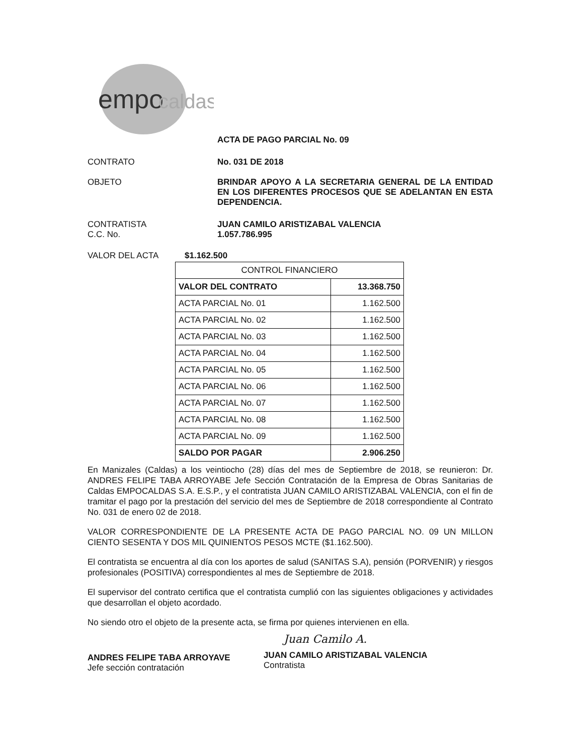empo
caldas
ACTA DE PAGO PARCIAL No. 09
CONTRATO No. 031 DE 2018
OBJETO BRINDAR APOYO A LA SECRETARIA GENERAL DE LA ENTIDAD EN LOS DIFERENTES PROCESOS QUE SE ADELANTAN EN ESTA DEPENDENCIA.
CONTRATISTA
C.C. No.
JUAN CAMILO ARISTIZABAL VALENCIA
1.057.786.995
VALOR DEL ACTA $1.162.500
| CONTROL FINANCIERO | |
| VALOR DEL CONTRATO | 13.368.750 |
| ACTA PARCIAL No. 01 | 1.162.500 |
| ACTA PARCIAL No. 02 | 1.162.500 |
| ACTA PARCIAL No. 03 | 1.162.500 |
| ACTA PARCIAL No. 04 | 1.162.500 |
| ACTA PARCIAL No. 05 | 1.162.500 |
| ACTA PARCIAL No. 06 | 1.162.500 |
| ACTA PARCIAL No. 07 | 1.162.500 |
| ACTA PARCIAL No. 08 | 1.162.500 |
| ACTA PARCIAL No. 09 | 1.162.500 |
| SALDO POR PAGAR | 2.906.250 |
En Manizales (Caldas) a los veintiocho (28) días del mes de Septiembre de 2018, se reunieron: Dr. ANDRES FELIPE TABA ARROYABE Jefe Sección Contratación de la Empresa de Obras Sanitarias de Caldas EMPOCALDAS S.A. E.S.P., y el contratista JUAN CAMILO ARISTIZABAL VALENCIA, con el fin de tramitar el pago por la prestación del servicio del mes de Septiembre de 2018 correspondiente al Contrato No. 031 de enero 02 de 2018.
VALOR CORRESPONDIENTE DE LA PRESENTE ACTA DE PAGO PARCIAL NO. 09 UN MILLON CIENTO SESENTA Y DOS MIL QUINIENTOS PESOS MCTE ($1.162.500).
El contratista se encuentra al día con los aportes de salud (SANITAS S.A), pensión (PORVENIR) y riesgos profesionales (POSITIVA) correspondientes al mes de Septiembre de 2018.
El supervisor del contrato certifica que el contratista cumplió con las siguientes obligaciones y actividades que desarrollan el objeto acordado.
No siendo otro el objeto de la presente acta, se firma por quienes intervienen en ella.
ANDRES FELIPE TABA ARROYAVE
Jefe sección contratación
Juan Camilo A.
JUAN CAMILO ARISTIZABAL VALENCIA
Contratista